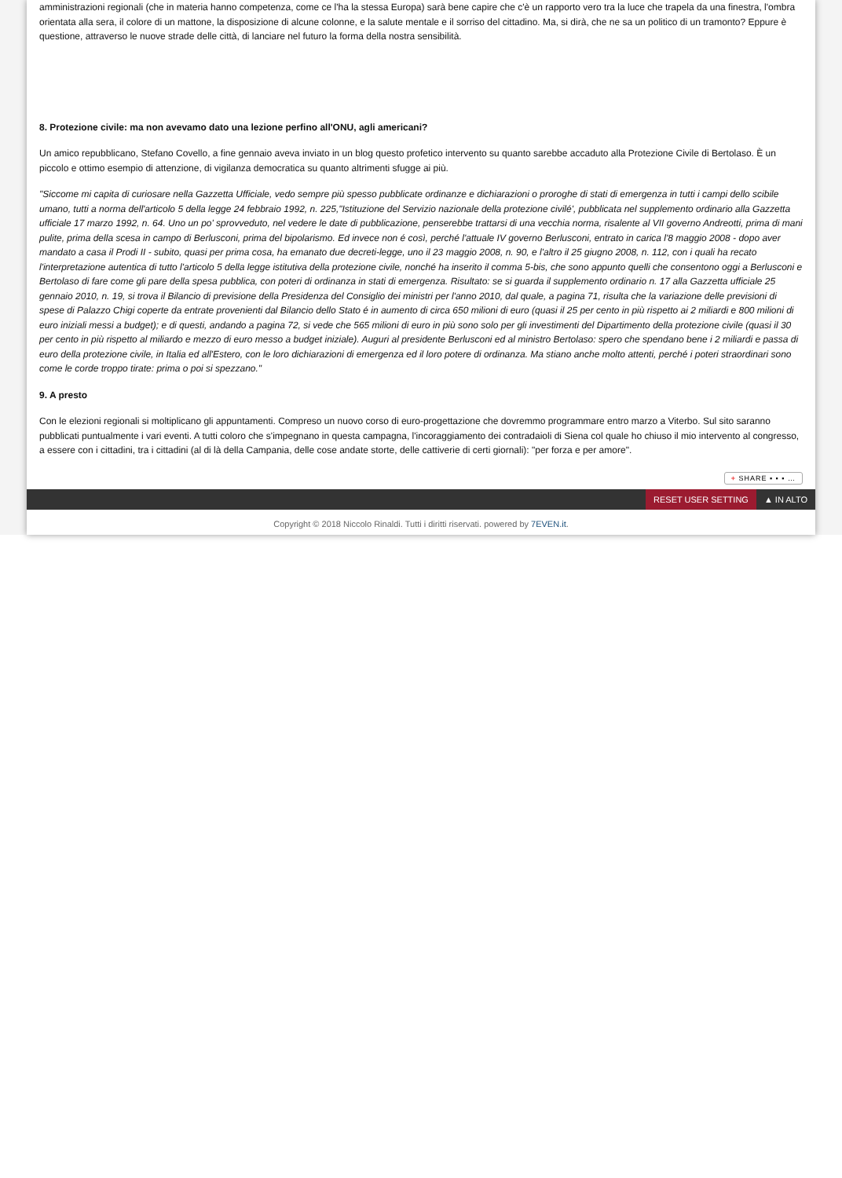amministrazioni regionali (che in materia hanno competenza, come ce l'ha la stessa Europa) sarà bene capire che c'è un rapporto vero tra la luce che trapela da una finestra, l'ombra orientata alla sera, il colore di un mattone, la disposizione di alcune colonne, e la salute mentale e il sorriso del cittadino. Ma, si dirà, che ne sa un politico di un tramonto? Eppure è questione, attraverso le nuove strade delle città, di lanciare nel futuro la forma della nostra sensibilità.
8. Protezione civile: ma non avevamo dato una lezione perfino all'ONU, agli americani?
Un amico repubblicano, Stefano Covello, a fine gennaio aveva inviato in un blog questo profetico intervento su quanto sarebbe accaduto alla Protezione Civile di Bertolaso. È un piccolo e ottimo esempio di attenzione, di vigilanza democratica su quanto altrimenti sfugge ai più.
"Siccome mi capita di curiosare nella Gazzetta Ufficiale, vedo sempre più spesso pubblicate ordinanze e dichiarazioni o proroghe di stati di emergenza in tutti i campi dello scibile umano, tutti a norma dell'articolo 5 della legge 24 febbraio 1992, n. 225,"Istituzione del Servizio nazionale della protezione civilé', pubblicata nel supplemento ordinario alla Gazzetta ufficiale 17 marzo 1992, n. 64. Uno un po' sprovveduto, nel vedere le date di pubblicazione, penserebbe trattarsi di una vecchia norma, risalente al VII governo Andreotti, prima di mani pulite, prima della scesa in campo di Berlusconi, prima del bipolarismo. Ed invece non é così, perché l'attuale IV governo Berlusconi, entrato in carica l'8 maggio 2008 - dopo aver mandato a casa il Prodi II - subito, quasi per prima cosa, ha emanato due decreti-legge, uno il 23 maggio 2008, n. 90, e l'altro il 25 giugno 2008, n. 112, con i quali ha recato l'interpretazione autentica di tutto l'articolo 5 della legge istitutiva della protezione civile, nonché ha inserito il comma 5-bis, che sono appunto quelli che consentono oggi a Berlusconi e Bertolaso di fare come gli pare della spesa pubblica, con poteri di ordinanza in stati di emergenza. Risultato: se si guarda il supplemento ordinario n. 17 alla Gazzetta ufficiale 25 gennaio 2010, n. 19, si trova il Bilancio di previsione della Presidenza del Consiglio dei ministri per l'anno 2010, dal quale, a pagina 71, risulta che la variazione delle previsioni di spese di Palazzo Chigi coperte da entrate provenienti dal Bilancio dello Stato é in aumento di circa 650 milioni di euro (quasi il 25 per cento in più rispetto ai 2 miliardi e 800 milioni di euro iniziali messi a budget); e di questi, andando a pagina 72, si vede che 565 milioni di euro in più sono solo per gli investimenti del Dipartimento della protezione civile (quasi il 30 per cento in più rispetto al miliardo e mezzo di euro messo a budget iniziale). Auguri al presidente Berlusconi ed al ministro Bertolaso: spero che spendano bene i 2 miliardi e passa di euro della protezione civile, in Italia ed all'Estero, con le loro dichiarazioni di emergenza ed il loro potere di ordinanza. Ma stiano anche molto attenti, perché i poteri straordinari sono come le corde troppo tirate: prima o poi si spezzano."
9. A presto
Con le elezioni regionali si moltiplicano gli appuntamenti. Compreso un nuovo corso di euro-progettazione che dovremmo programmare entro marzo a Viterbo. Sul sito saranno pubblicati puntualmente i vari eventi. A tutti coloro che s'impegnano in questa campagna, l'incoraggiamento dei contradaioli di Siena col quale ho chiuso il mio intervento al congresso, a essere con i cittadini, tra i cittadini (al di là della Campania, delle cose andate storte, delle cattiverie di certi giornali): "per forza e per amore".
+ SHARE ▪ ▪ ▪ …
RESET USER SETTING ▲ IN ALTO
Copyright © 2018 Niccolo Rinaldi. Tutti i diritti riservati. powered by 7EVEN.it.